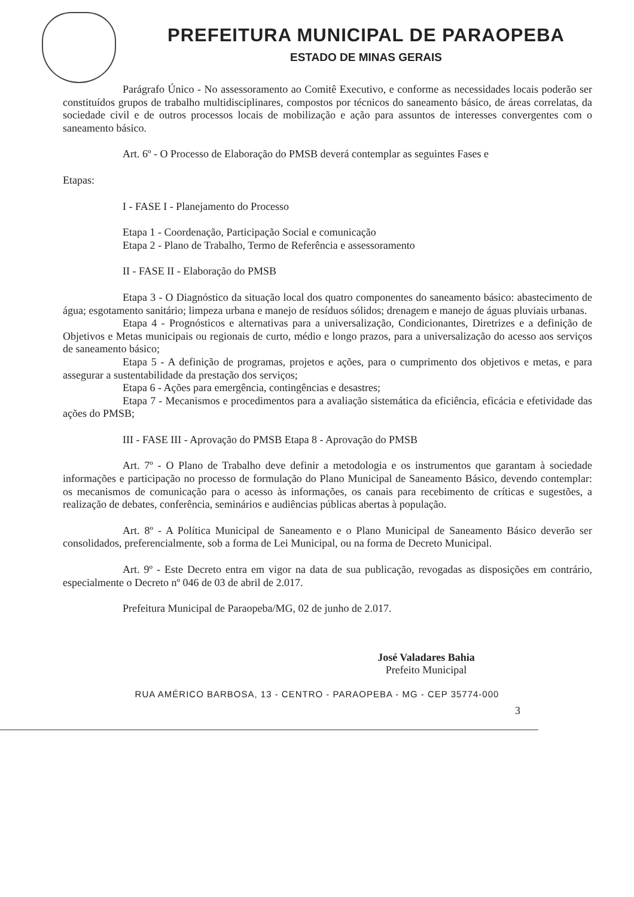PREFEITURA MUNICIPAL DE PARAOPEBA
ESTADO DE MINAS GERAIS
Parágrafo Único - No assessoramento ao Comitê Executivo, e conforme as necessidades locais poderão ser constituídos grupos de trabalho multidisciplinares, compostos por técnicos do saneamento básico, de áreas correlatas, da sociedade civil e de outros processos locais de mobilização e ação para assuntos de interesses convergentes com o saneamento básico.
Art. 6º - O Processo de Elaboração do PMSB deverá contemplar as seguintes Fases e
Etapas:
I - FASE I - Planejamento do Processo
Etapa 1 - Coordenação, Participação Social e comunicação
Etapa 2 - Plano de Trabalho, Termo de Referência e assessoramento
II - FASE II - Elaboração do PMSB
Etapa 3 - O Diagnóstico da situação local dos quatro componentes do saneamento básico: abastecimento de água; esgotamento sanitário; limpeza urbana e manejo de resíduos sólidos; drenagem e manejo de águas pluviais urbanas.
Etapa 4 - Prognósticos e alternativas para a universalização, Condicionantes, Diretrizes e a definição de Objetivos e Metas municipais ou regionais de curto, médio e longo prazos, para a universalização do acesso aos serviços de saneamento básico;
Etapa 5 - A definição de programas, projetos e ações, para o cumprimento dos objetivos e metas, e para assegurar a sustentabilidade da prestação dos serviços;
Etapa 6 - Ações para emergência, contingências e desastres;
Etapa 7 - Mecanismos e procedimentos para a avaliação sistemática da eficiência, eficácia e efetividade das ações do PMSB;
III - FASE III - Aprovação do PMSB Etapa 8 - Aprovação do PMSB
Art. 7º - O Plano de Trabalho deve definir a metodologia e os instrumentos que garantam à sociedade informações e participação no processo de formulação do Plano Municipal de Saneamento Básico, devendo contemplar: os mecanismos de comunicação para o acesso às informações, os canais para recebimento de críticas e sugestões, a realização de debates, conferência, seminários e audiências públicas abertas à população.
Art. 8º - A Política Municipal de Saneamento e o Plano Municipal de Saneamento Básico deverão ser consolidados, preferencialmente, sob a forma de Lei Municipal, ou na forma de Decreto Municipal.
Art. 9º - Este Decreto entra em vigor na data de sua publicação, revogadas as disposições em contrário, especialmente o Decreto nº 046 de 03 de abril de 2.017.
Prefeitura Municipal de Paraopeba/MG, 02 de junho de 2.017.
José Valadares Bahia
Prefeito Municipal
RUA AMÉRICO BARBOSA, 13 - CENTRO - PARAOPEBA - MG - CEP 35774-000
3